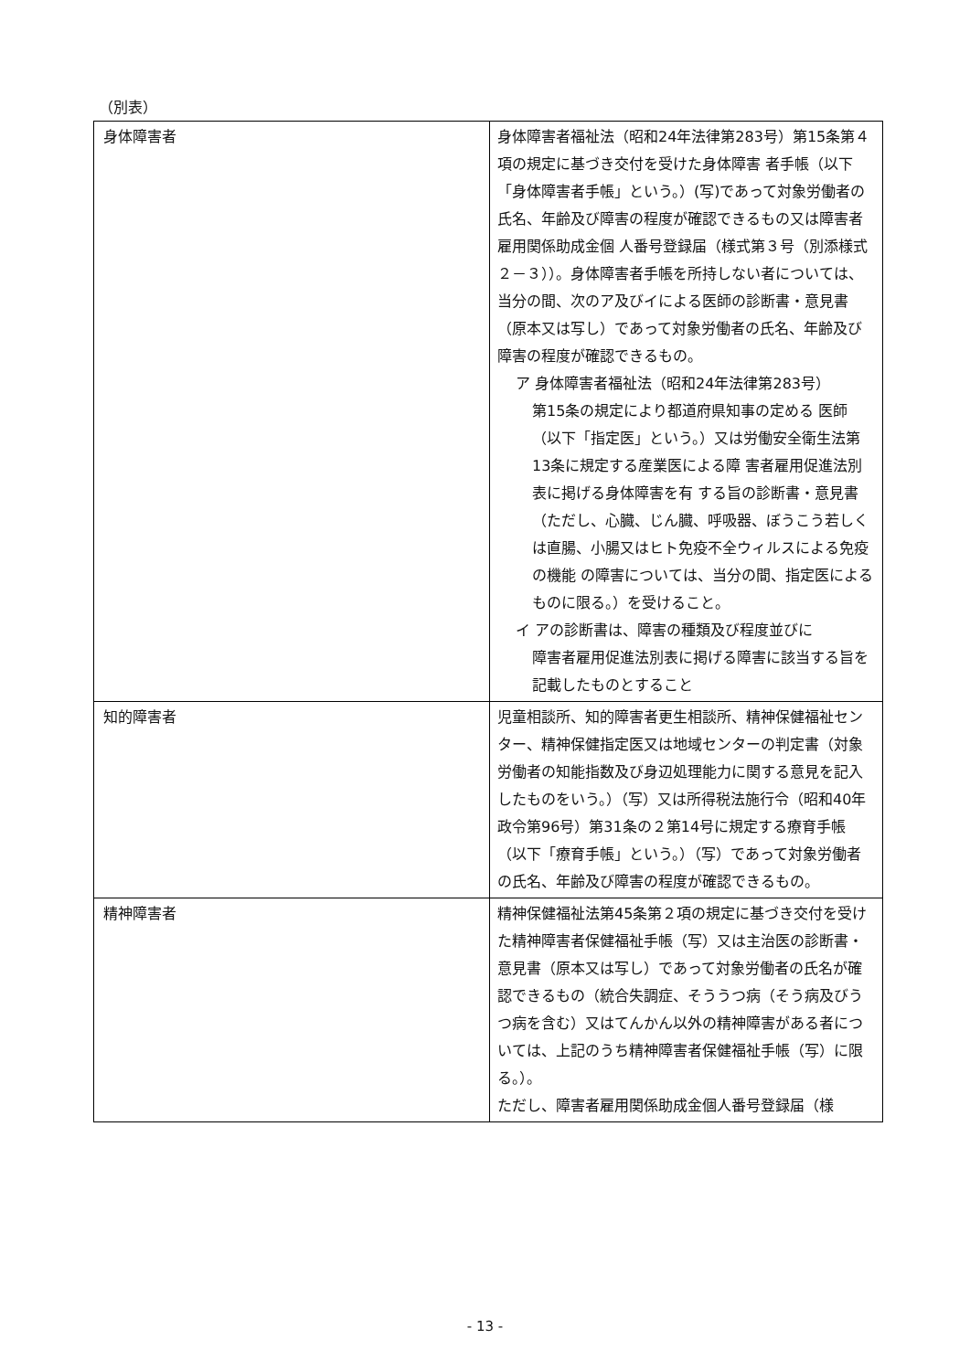（別表）
| 身体障害者 | 身体障害者福祉法（昭和24年法律第283号）第15条第４項の規定に基づき交付を受けた身体障害 者手帳（以下「身体障害者手帳」という。）(写)であって対象労働者の氏名、年齢及び障害の程度が確認できるもの又は障害者雇用関係助成金個 人番号登録届（様式第３号（別添様式２－３））。身体障害者手帳を所持しない者については、当分の間、次のア及びイによる医師の診断書・意見書（原本又は写し）であって対象労働者の氏名、年齢及び障害の程度が確認できるもの。 ア 身体障害者福祉法（昭和24年法律第283号） 第15条の規定により都道府県知事の定める 医師（以下「指定医」という。）又は労働安全衛生法第13条に規定する産業医による障 害者雇用促進法別表に掲げる身体障害を有 する旨の診断書・意見書（ただし、心臓、じん臓、呼吸器、ぼうこう若しくは直腸、小腸又はヒト免疫不全ウィルスによる免疫の機能 の障害については、当分の間、指定医によるものに限る。）を受けること。 イ アの診断書は、障害の種類及び程度並びに 障害者雇用促進法別表に掲げる障害に該当する旨を記載したものとすること |
| 知的障害者 | 児童相談所、知的障害者更生相談所、精神保健福祉センター、精神保健指定医又は地域センターの判定書（対象労働者の知能指数及び身辺処理能力に関する意見を記入したものをいう。）（写）又は所得税法施行令（昭和40年政令第96号）第31条の２第14号に規定する療育手帳（以下「療育手帳」という。）（写）であって対象労働者の氏名、年齢及び障害の程度が確認できるもの。 |
| 精神障害者 | 精神保健福祉法第45条第２項の規定に基づき交付を受けた精神障害者保健福祉手帳（写）又は主治医の診断書・意見書（原本又は写し）であって対象労働者の氏名が確認できるもの（統合失調症、そううつ病（そう病及びうつ病を含む）又はてんかん以外の精神障害がある者については、上記のうち精神障害者保健福祉手帳（写）に限る。）。 ただし、障害者雇用関係助成金個人番号登録届（様 |
- 13 -